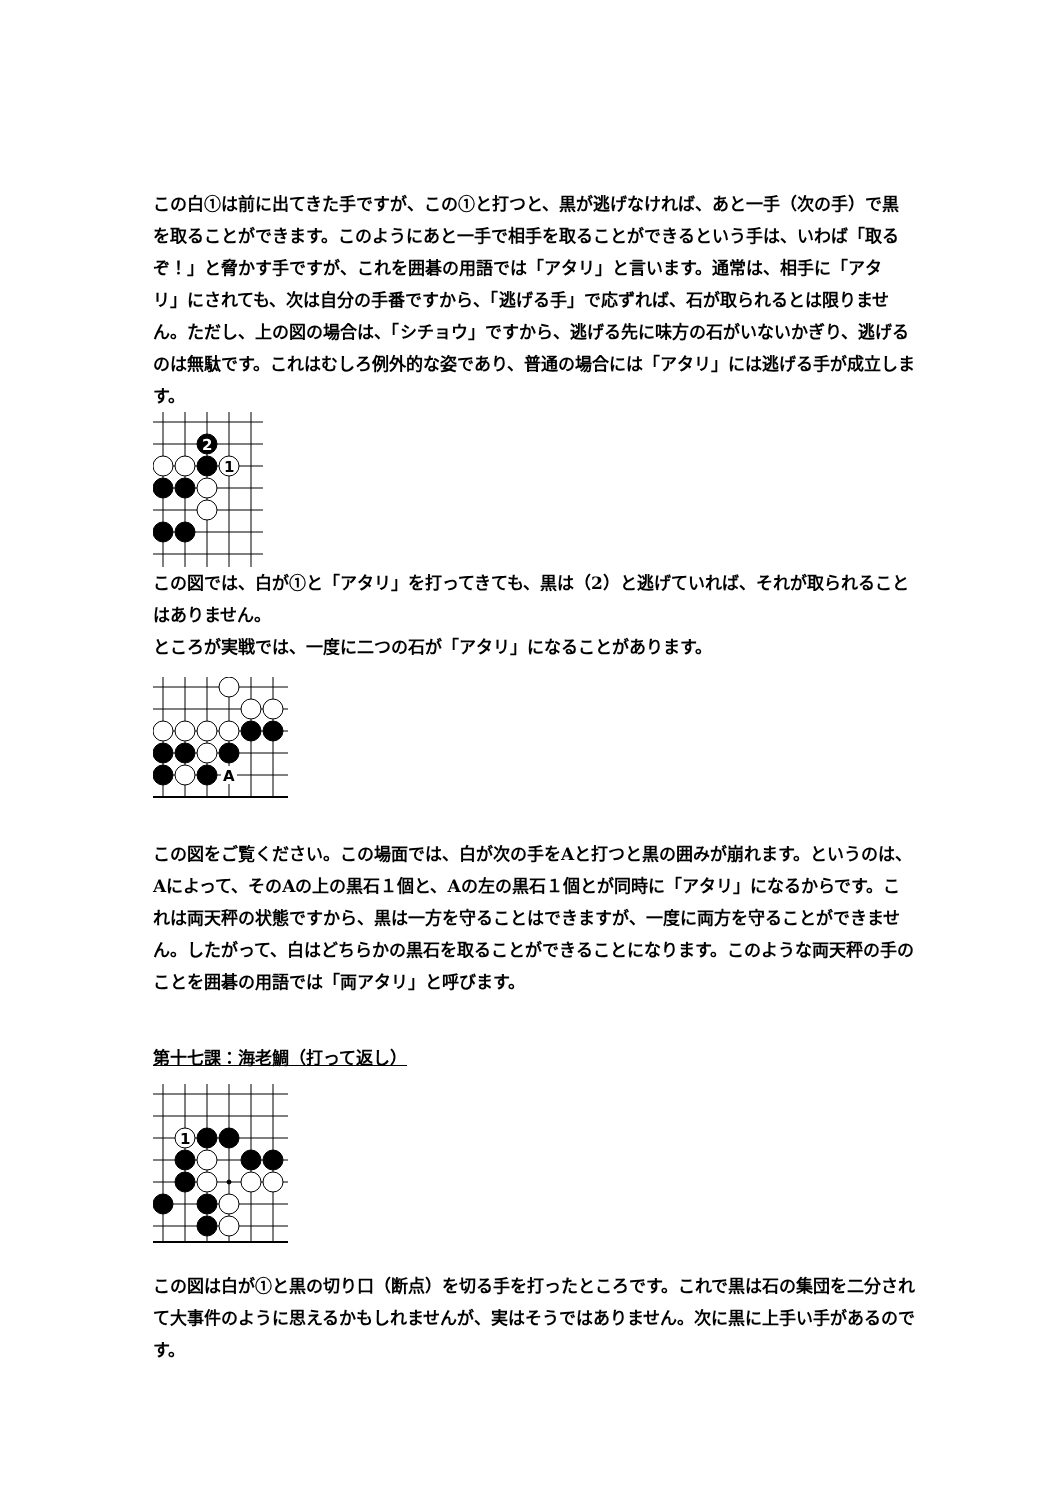この白①は前に出てきた手ですが、この①と打つと、黒が逃げなければ、あと一手（次の手）で黒を取ることができます。このようにあと一手で相手を取ることができるという手は、いわば「取るぞ！」と脅かす手ですが、これを囲碁の用語では「アタリ」と言います。通常は、相手に「アタリ」にされても、次は自分の手番ですから、「逃げる手」で応ずれば、石が取られるとは限りません。ただし、上の図の場合は、「シチョウ」ですから、逃げる先に味方の石がいないかぎり、逃げるのは無駄です。これはむしろ例外的な姿であり、普通の場合には「アタリ」には逃げる手が成立します。
2
1
この図では、白が①と「アタリ」を打ってきても、黒は（2）と逃げていれば、それが取られることはありません。
ところが実戦では、一度に二つの石が「アタリ」になることがあります。
A
この図をご覧ください。この場面では、白が次の手をAと打つと黒の囲みが崩れます。というのは、Aによって、そのAの上の黒石１個と、Aの左の黒石１個とが同時に「アタリ」になるからです。これは両天秤の状態ですから、黒は一方を守ることはできますが、一度に両方を守ることができません。したがって、白はどちらかの黒石を取ることができることになります。このような両天秤の手のことを囲碁の用語では「両アタリ」と呼びます。
第十七課：海老鯛（打って返し）
1
この図は白が①と黒の切り口（断点）を切る手を打ったところです。これで黒は石の集団を二分されて大事件のように思えるかもしれませんが、実はそうではありません。次に黒に上手い手があるのです。